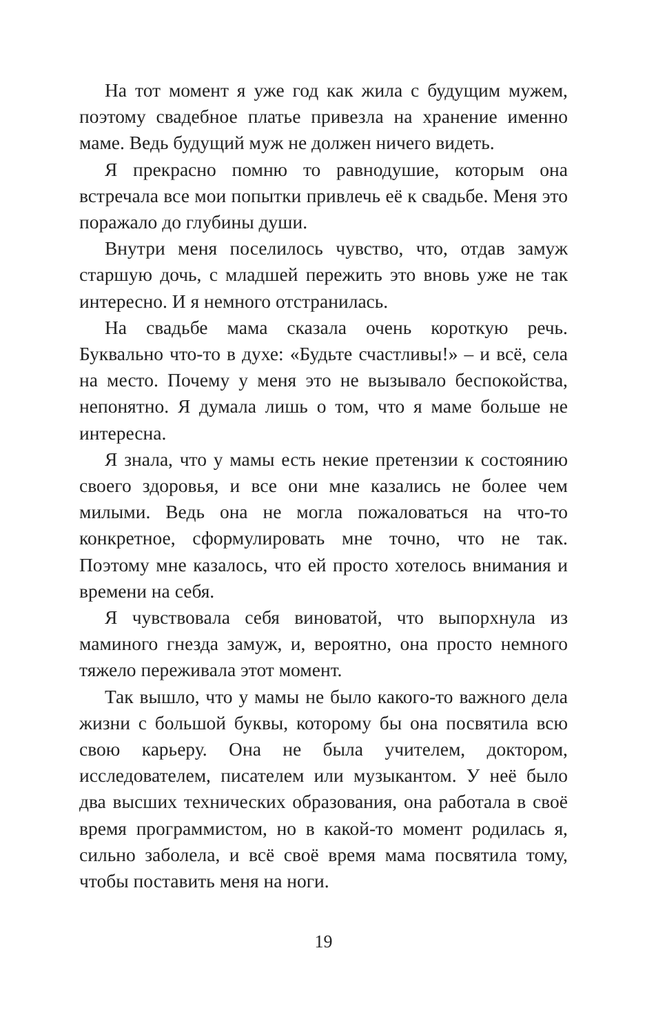На тот момент я уже год как жила с будущим мужем, поэтому свадебное платье привезла на хранение именно маме. Ведь будущий муж не должен ничего видеть.
Я прекрасно помню то равнодушие, которым она встречала все мои попытки привлечь её к свадьбе. Меня это поражало до глубины души.
Внутри меня поселилось чувство, что, отдав замуж старшую дочь, с младшей пережить это вновь уже не так интересно. И я немного отстранилась.
На свадьбе мама сказала очень короткую речь. Буквально что-то в духе: «Будьте счастливы!» – и всё, села на место. Почему у меня это не вызывало беспокойства, непонятно. Я думала лишь о том, что я маме больше не интересна.
Я знала, что у мамы есть некие претензии к состоянию своего здоровья, и все они мне казались не более чем милыми. Ведь она не могла пожаловаться на что-то конкретное, сформулировать мне точно, что не так. Поэтому мне казалось, что ей просто хотелось внимания и времени на себя.
Я чувствовала себя виноватой, что выпорхнула из маминого гнезда замуж, и, вероятно, она просто немного тяжело переживала этот момент.
Так вышло, что у мамы не было какого-то важного дела жизни с большой буквы, которому бы она посвятила всю свою карьеру. Она не была учителем, доктором, исследователем, писателем или музыкантом. У неё было два высших технических образования, она работала в своё время программистом, но в какой-то момент родилась я, сильно заболела, и всё своё время мама посвятила тому, чтобы поставить меня на ноги.
19